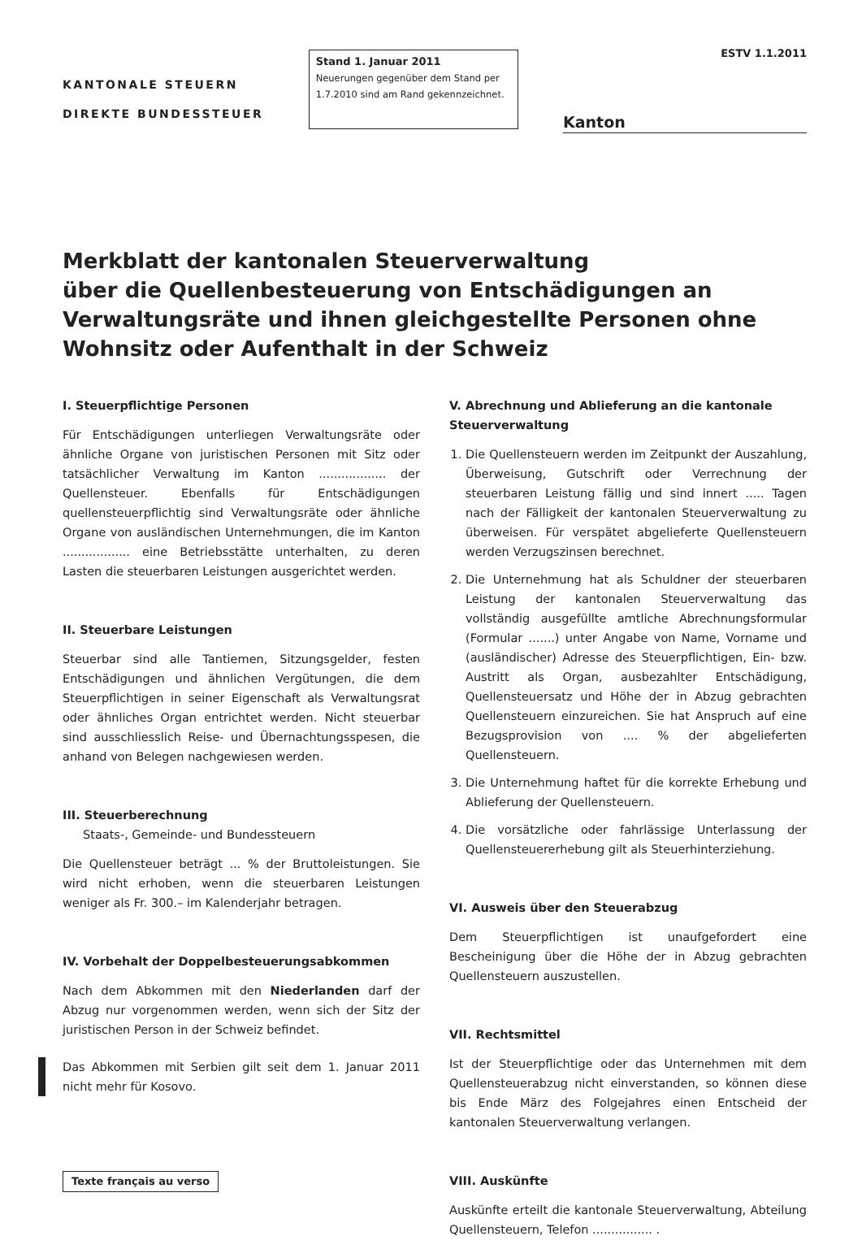KANTONALE STEUERN
DIREKTE BUNDESSTEUER
Stand 1. Januar 2011
Neuerungen gegenüber dem Stand per 1.7.2010 sind am Rand gekennzeichnet.
ESTV 1.1.2011
Kanton
Merkblatt der kantonalen Steuerverwaltung
über die Quellenbesteuerung von Entschädigungen an Verwaltungsräte und ihnen gleichgestellte Personen ohne Wohnsitz oder Aufenthalt in der Schweiz
I. Steuerpflichtige Personen
Für Entschädigungen unterliegen Verwaltungsräte oder ähnliche Organe von juristischen Personen mit Sitz oder tatsächlicher Verwaltung im Kanton .................. der Quellensteuer. Ebenfalls für Entschädigungen quellensteuerpflichtig sind Verwaltungsräte oder ähnliche Organe von ausländischen Unternehmungen, die im Kanton .................. eine Betriebsstätte unterhalten, zu deren Lasten die steuerbaren Leistungen ausgerichtet werden.
II. Steuerbare Leistungen
Steuerbar sind alle Tantiemen, Sitzungsgelder, festen Entschädigungen und ähnlichen Vergütungen, die dem Steuerpflichtigen in seiner Eigenschaft als Verwaltungsrat oder ähnliches Organ entrichtet werden. Nicht steuerbar sind ausschliesslich Reise- und Übernachtungsspesen, die anhand von Belegen nachgewiesen werden.
III. Steuerberechnung
Staats-, Gemeinde- und Bundessteuern
Die Quellensteuer beträgt ... % der Bruttoleistungen. Sie wird nicht erhoben, wenn die steuerbaren Leistungen weniger als Fr. 300.– im Kalenderjahr betragen.
IV. Vorbehalt der Doppelbesteuerungsabkommen
Nach dem Abkommen mit den Niederlanden darf der Abzug nur vorgenommen werden, wenn sich der Sitz der juristischen Person in der Schweiz befindet.
Das Abkommen mit Serbien gilt seit dem 1. Januar 2011 nicht mehr für Kosovo.
Texte français au verso
V. Abrechnung und Ablieferung an die kantonale Steuerverwaltung
1. Die Quellensteuern werden im Zeitpunkt der Auszahlung, Überweisung, Gutschrift oder Verrechnung der steuerbaren Leistung fällig und sind innert ..... Tagen nach der Fälligkeit der kantonalen Steuerverwaltung zu überweisen. Für verspätet abgelieferte Quellensteuern werden Verzugszinsen berechnet.
2. Die Unternehmung hat als Schuldner der steuerbaren Leistung der kantonalen Steuerverwaltung das vollständig ausgefüllte amtliche Abrechnungsformular (Formular .......) unter Angabe von Name, Vorname und (ausländischer) Adresse des Steuerpflichtigen, Ein- bzw. Austritt als Organ, ausbezahlter Entschädigung, Quellensteuersatz und Höhe der in Abzug gebrachten Quellensteuern einzureichen. Sie hat Anspruch auf eine Bezugsprovision von .... % der abgelieferten Quellensteuern.
3. Die Unternehmung haftet für die korrekte Erhebung und Ablieferung der Quellensteuern.
4. Die vorsätzliche oder fahrlässige Unterlassung der Quellensteuererhebung gilt als Steuerhinterziehung.
VI. Ausweis über den Steuerabzug
Dem Steuerpflichtigen ist unaufgefordert eine Bescheinigung über die Höhe der in Abzug gebrachten Quellensteuern auszustellen.
VII. Rechtsmittel
Ist der Steuerpflichtige oder das Unternehmen mit dem Quellensteuerabzug nicht einverstanden, so können diese bis Ende März des Folgejahres einen Entscheid der kantonalen Steuerverwaltung verlangen.
VIII. Auskünfte
Auskünfte erteilt die kantonale Steuerverwaltung, Abteilung Quellensteuern, Telefon ................ .